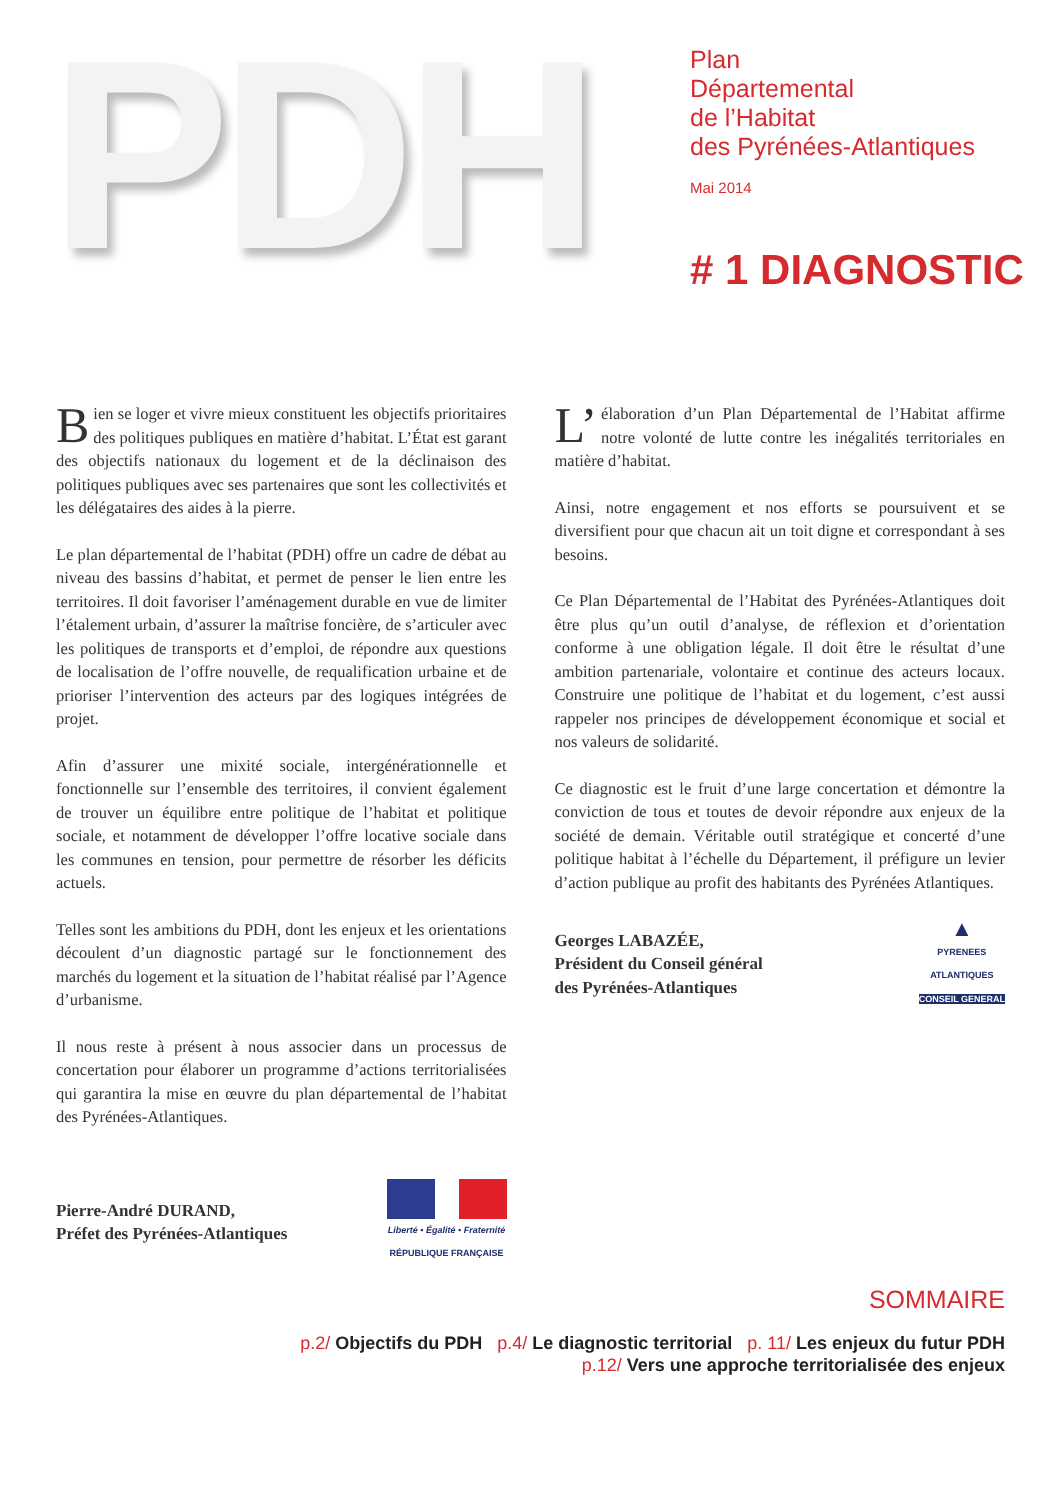PDH
Plan
Départemental
de l’Habitat
des Pyrénées-Atlantiques
Mai 2014
# 1 DIAGNOSTIC
Bien se loger et vivre mieux constituent les objectifs prioritaires des politiques publiques en matière d’habitat. L’État est garant des objectifs nationaux du logement et de la déclinaison des politiques publiques avec ses partenaires que sont les collectivités et les délégataires des aides à la pierre.
Le plan départemental de l’habitat (PDH) offre un cadre de débat au niveau des bassins d’habitat, et permet de penser le lien entre les territoires. Il doit favoriser l’aménagement durable en vue de limiter l’étalement urbain, d’assurer la maîtrise foncière, de s’articuler avec les politiques de transports et d’emploi, de répondre aux questions de localisation de l’offre nouvelle, de requalification urbaine et de prioriser l’intervention des acteurs par des logiques intégrées de projet.
Afin d’assurer une mixité sociale, intergénérationnelle et fonctionnelle sur l’ensemble des territoires, il convient également de trouver un équilibre entre politique de l’habitat et politique sociale, et notamment de développer l’offre locative sociale dans les communes en tension, pour permettre de résorber les déficits actuels.
Telles sont les ambitions du PDH, dont les enjeux et les orientations découlent d’un diagnostic partagé sur le fonctionnement des marchés du logement et la situation de l’habitat réalisé par l’Agence d’urbanisme.
Il nous reste à présent à nous associer dans un processus de concertation pour élaborer un programme d’actions territorialisées qui garantira la mise en œuvre du plan départemental de l’habitat des Pyrénées-Atlantiques.
Pierre-André DURAND,
Préfet des Pyrénées-Atlantiques
Liberté • Égalité • Fraternité
RÉPUBLIQUE FRANÇAISE
L’ élaboration d’un Plan Départemental de l’Habitat affirme notre volonté de lutte contre les inégalités territoriales en matière d’habitat.
Ainsi, notre engagement et nos efforts se poursuivent et se diversifient pour que chacun ait un toit digne et correspondant à ses besoins.
Ce Plan Départemental de l’Habitat des Pyrénées-Atlantiques doit être plus qu’un outil d’analyse, de réflexion et d’orientation conforme à une obligation légale. Il doit être le résultat d’une ambition partenariale, volontaire et continue des acteurs locaux. Construire une politique de l’habitat et du logement, c’est aussi rappeler nos principes de développement économique et social et nos valeurs de solidarité.
Ce diagnostic est le fruit d’une large concertation et démontre la conviction de tous et toutes de devoir répondre aux enjeux de la société de demain. Véritable outil stratégique et concerté d’une politique habitat à l’échelle du Département, il préfigure un levier d’action publique au profit des habitants des Pyrénées Atlantiques.
Georges LABAZÉE,
Président du Conseil général
des Pyrénées-Atlantiques
▲
PYRENEES
ATLANTIQUES
CONSEIL GENERAL
SOMMAIRE
p.2/ Objectifs du PDH p.4/ Le diagnostic territorial p. 11/ Les enjeux du futur PDH
p.12/ Vers une approche territorialisée des enjeux